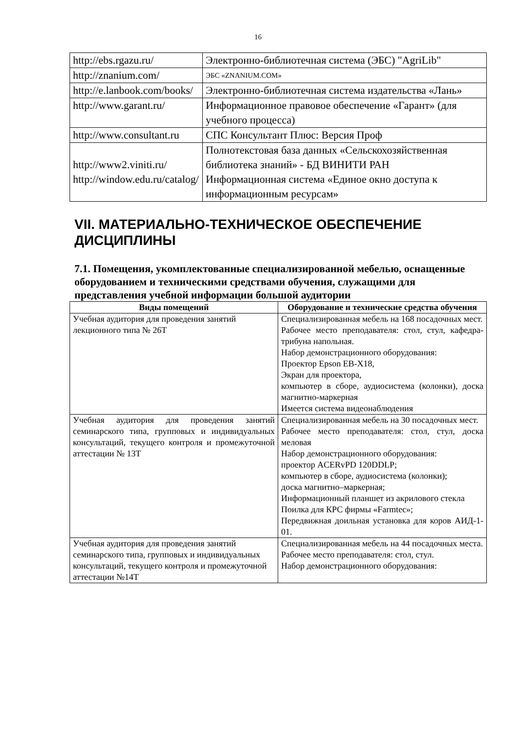16
| http://ebs.rgazu.ru/ | Электронно-библиотечная система (ЭБС) "AgriLib" |
| http://znanium.com/ | ЭБС «ZNANIUM.COM» |
| http://e.lanbook.com/books/ | Электронно-библиотечная система издательства «Лань» |
| http://www.garant.ru/ | Информационное правовое обеспечение «Гарант» (для учебного процесса) |
| http://www.consultant.ru | СПС Консультант Плюс: Версия Проф |
| http://www2.viniti.ru/ http://window.edu.ru/catalog/ | Полнотекстовая база данных «Сельскохозяйственная библиотека знаний» - БД ВИНИТИ РАН Информационная система «Единое окно доступа к информационным ресурсам» |
VII. МАТЕРИАЛЬНО-ТЕХНИЧЕСКОЕ ОБЕСПЕЧЕНИЕ ДИСЦИПЛИНЫ
7.1. Помещения, укомплектованные специализированной мебелью, оснащенные оборудованием и техническими средствами обучения, служащими для представления учебной информации большой аудитории
| Виды помещений | Оборудование и технические средства обучения |
| --- | --- |
| Учебная аудитория для проведения занятий лекционного типа № 26Т | Специализированная мебель на 168 посадочных мест. Рабочее место преподавателя: стол, стул, кафедра-трибуна напольная. Набор демонстрационного оборудования: Проектор Epson EB-X18, Экран для проектора, компьютер в сборе, аудиосистема (колонки), доска магнитно-маркерная Имеется система видеонаблюдения |
| Учебная аудитория для проведения занятий семинарского типа, групповых и индивидуальных консультаций, текущего контроля и промежуточной аттестации № 13Т | Специализированная мебель на 30 посадочных мест. Рабочее место преподавателя: стол, стул, доска меловая Набор демонстрационного оборудования: проектор ACERvPD 120DDLP; компьютер в сборе, аудиосистема (колонки); доска магнитно–маркерная; Информационный планшет из акрилового стекла Поилка для КРС фирмы «Farmtec»; Передвижная доильная установка для коров АИД-1-01. |
| Учебная аудитория для проведения занятий семинарского типа, групповых и индивидуальных консультаций, текущего контроля и промежуточной аттестации №14Т | Специализированная мебель на 44 посадочных места. Рабочее место преподавателя: стол, стул. Набор демонстрационного оборудования: |